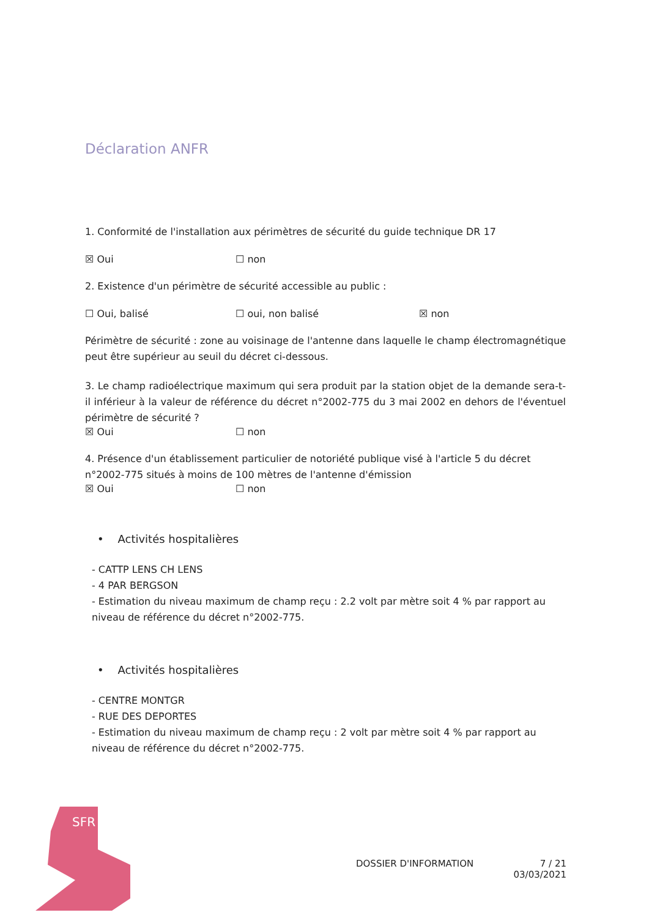Déclaration ANFR
1. Conformité de l'installation aux périmètres de sécurité du guide technique DR 17
☒ Oui ☐ non
2. Existence d'un périmètre de sécurité accessible au public :
☐ Oui, balisé ☐ oui, non balisé ☒ non
Périmètre de sécurité : zone au voisinage de l'antenne dans laquelle le champ électromagnétique peut être supérieur au seuil du décret ci-dessous.
3. Le champ radioélectrique maximum qui sera produit par la station objet de la demande sera-t-il inférieur à la valeur de référence du décret n°2002-775 du 3 mai 2002 en dehors de l'éventuel périmètre de sécurité ?
☒ Oui ☐ non
4. Présence d'un établissement particulier de notoriété publique visé à l'article 5 du décret n°2002-775 situés à moins de 100 mètres de l'antenne d'émission
☒ Oui ☐ non
• Activités hospitalières
- CATTP LENS CH LENS
- 4 PAR BERGSON
- Estimation du niveau maximum de champ reçu : 2.2 volt par mètre soit 4 % par rapport au niveau de référence du décret n°2002-775.
• Activités hospitalières
- CENTRE MONTGR
- RUE DES DEPORTES
- Estimation du niveau maximum de champ reçu : 2 volt par mètre soit 4 % par rapport au niveau de référence du décret n°2002-775.
SFR
DOSSIER D'INFORMATION 7 / 21
03/03/2021